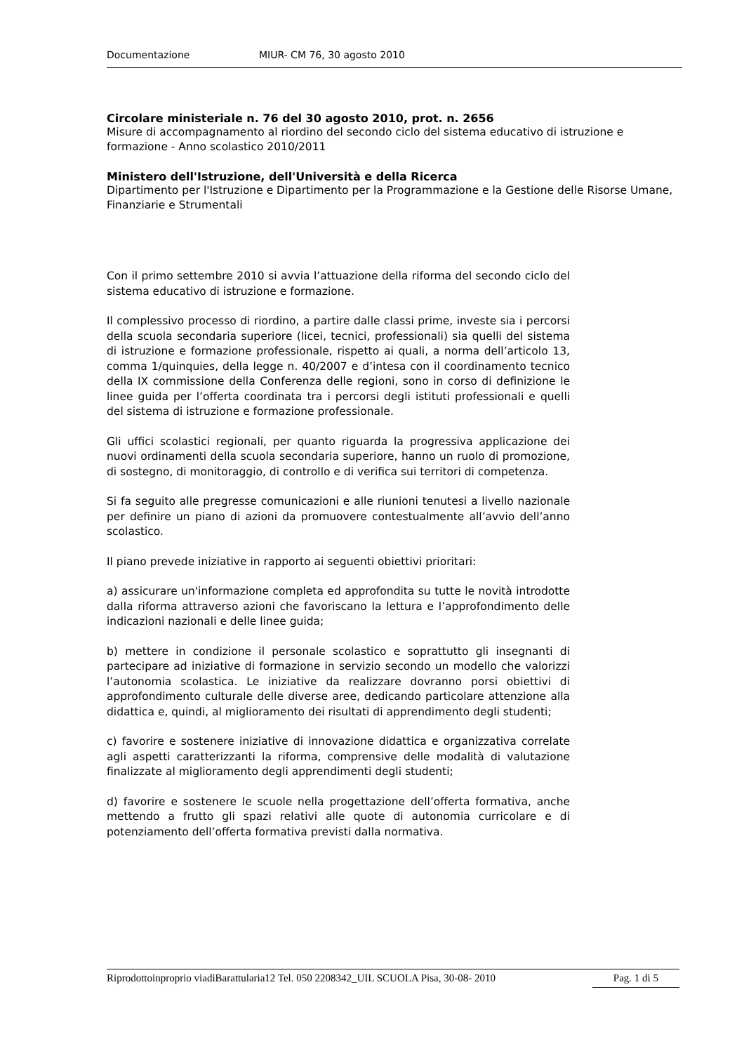Documentazione MIUR- CM 76, 30 agosto 2010
Circolare ministeriale n. 76 del 30 agosto 2010, prot. n. 2656
Misure di accompagnamento al riordino del secondo ciclo del sistema educativo di istruzione e formazione - Anno scolastico 2010/2011
Ministero dell'Istruzione, dell'Università e della Ricerca
Dipartimento per l'Istruzione e Dipartimento per la Programmazione e la Gestione delle Risorse Umane, Finanziarie e Strumentali
Con il primo settembre 2010 si avvia l’attuazione della riforma del secondo ciclo del sistema educativo di istruzione e formazione.
Il complessivo processo di riordino, a partire dalle classi prime, investe sia i percorsi della scuola secondaria superiore (licei, tecnici, professionali) sia quelli del sistema di istruzione e formazione professionale, rispetto ai quali, a norma dell’articolo 13, comma 1/quinquies, della legge n. 40/2007 e d’intesa con il coordinamento tecnico della IX commissione della Conferenza delle regioni, sono in corso di definizione le linee guida per l’offerta coordinata tra i percorsi degli istituti professionali e quelli del sistema di istruzione e formazione professionale.
Gli uffici scolastici regionali, per quanto riguarda la progressiva applicazione dei nuovi ordinamenti della scuola secondaria superiore, hanno un ruolo di promozione, di sostegno, di monitoraggio, di controllo e di verifica sui territori di competenza.
Si fa seguito alle pregresse comunicazioni e alle riunioni tenutesi a livello nazionale per definire un piano di azioni da promuovere contestualmente all’avvio dell’anno scolastico.
Il piano prevede iniziative in rapporto ai seguenti obiettivi prioritari:
a) assicurare un'informazione completa ed approfondita su tutte le novità introdotte dalla riforma attraverso azioni che favoriscano la lettura e l’approfondimento delle indicazioni nazionali e delle linee guida;
b) mettere in condizione il personale scolastico e soprattutto gli insegnanti di partecipare ad iniziative di formazione in servizio secondo un modello che valorizzi l’autonomia scolastica. Le iniziative da realizzare dovranno porsi obiettivi di approfondimento culturale delle diverse aree, dedicando particolare attenzione alla didattica e, quindi, al miglioramento dei risultati di apprendimento degli studenti;
c) favorire e sostenere iniziative di innovazione didattica e organizzativa correlate agli aspetti caratterizzanti la riforma, comprensive delle modalità di valutazione finalizzate al miglioramento degli apprendimenti degli studenti;
d) favorire e sostenere le scuole nella progettazione dell’offerta formativa, anche mettendo a frutto gli spazi relativi alle quote di autonomia curricolare e di potenziamento dell’offerta formativa previsti dalla normativa.
Riprodottoinproprio viadiBarattularia12 Tel. 050 2208342_UIL SCUOLA Pisa, 30-08- 2010 Pag. 1 di 5